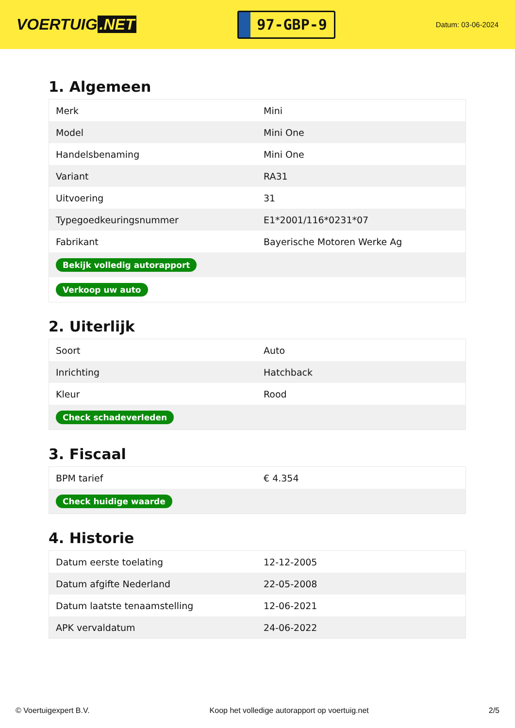VOERTUIG.NET
97-GBP-9
Datum: 03-06-2024
1. Algemeen
| Merk | Mini |
| Model | Mini One |
| Handelsbenaming | Mini One |
| Variant | RA31 |
| Uitvoering | 31 |
| Typegoedkeuringsnummer | E1*2001/116*0231*07 |
| Fabrikant | Bayerische Motoren Werke Ag |
| Bekijk volledig autorapport | |
| Verkoop uw auto | |
2. Uiterlijk
| Soort | Auto |
| Inrichting | Hatchback |
| Kleur | Rood |
| Check schadeverleden | |
3. Fiscaal
| BPM tarief | € 4.354 |
| Check huidige waarde | |
4. Historie
| Datum eerste toelating | 12-12-2005 |
| Datum afgifte Nederland | 22-05-2008 |
| Datum laatste tenaamstelling | 12-06-2021 |
| APK vervaldatum | 24-06-2022 |
© Voertuigexpert B.V. Koop het volledige autorapport op voertuig.net 2/5